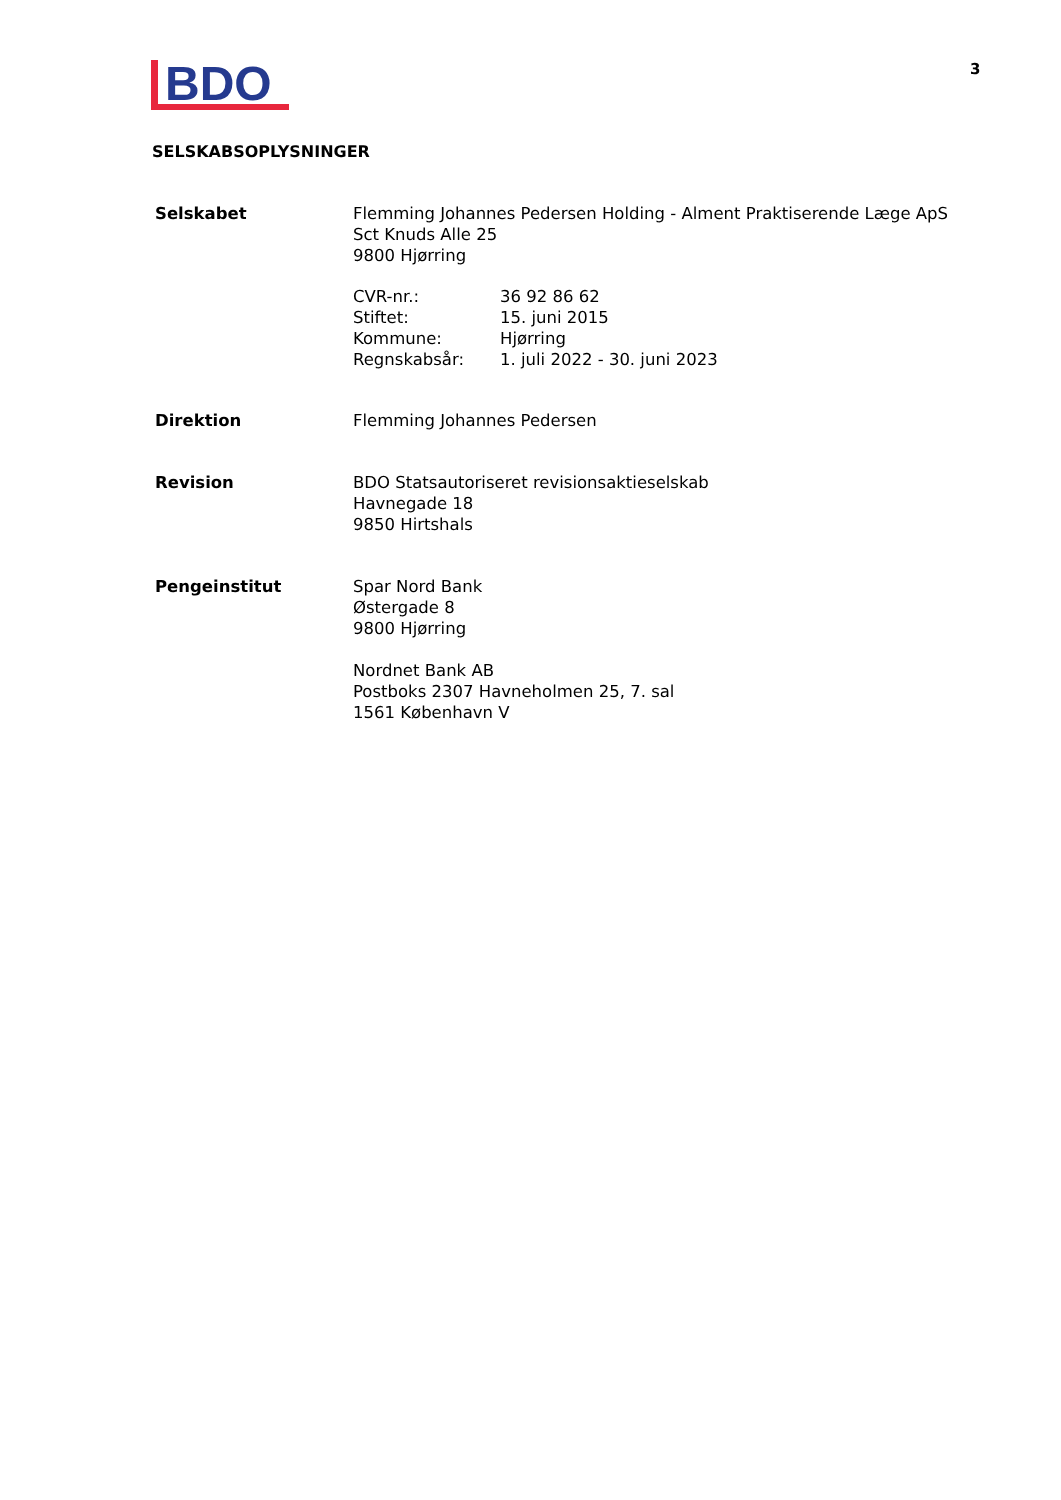BDO
3
SELSKABSOPLYSNINGER
| Selskabet | Flemming Johannes Pedersen Holding - Alment Praktiserende Læge ApS Sct Knuds Alle 25 9800 Hjørring / CVR-nr.: / 36 92 86 62 / / Stiftet: / 15. juni 2015 / / Kommune: / Hjørring / / Regnskabsår: / 1. juli 2022 - 30. juni 2023 / |
| Direktion | Flemming Johannes Pedersen |
| Revision | BDO Statsautoriseret revisionsaktieselskab Havnegade 18 9850 Hirtshals |
| Pengeinstitut | Spar Nord Bank Østergade 8 9800 Hjørring Nordnet Bank AB Postboks 2307 Havneholmen 25, 7. sal 1561 København V |